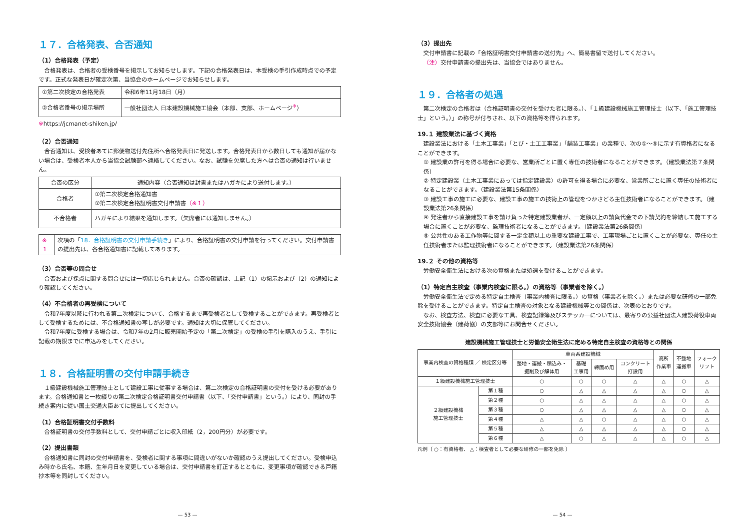１７．合格発表、合否通知
（1）合格発表（予定）
合格発表は、合格者の受検番号を掲示してお知らせします。下記の合格発表日は、本受検の手引作成時点での予定です。正式な発表日が確定次第、当協会のホームページでお知らせします。
| ①第二次検定の合格発表 | 令和6年11月18日（月） |
| ②合格者番号の掲示場所 | 一般社団法人 日本建設機械施工協会（本部、支部、ホームページ<sup>※</sup>） |
※https://jcmanet-shiken.jp/
（2）合否通知
合否通知は、受検者あてに郵便物送付先住所へ合格発表日に発送します。合格発表日から数日しても通知が届かない場合は、受検者本人から当協会試験部へ連絡してください。なお、試験を欠席した方へは合否の通知は行いません。
| 合否の区分 | 通知内容（合否通知は封書またはハガキにより送付します。） |
| --- | --- |
| 合格者 | ①第二次検定合格通知書 ②第二次検定合格証明書交付申請書 （※１） |
| 不合格者 | ハガキにより結果を通知します。（欠席者には通知しません。） |
| ※１ | 次項の「 18．合格証明書の交付申請手続き 」により、合格証明書の交付申請を行ってください。交付申請書の提出先は、各合格通知書に記載してあります。 |
（3）合否等の問合せ
合否および採点に関する問合せには一切応じられません。合否の確認は、上記（1）の掲示および（2）の通知により確認してください。
（4）不合格者の再受検について
令和7年度以降に行われる第二次検定について、合格するまで再受検者として受検することができます。再受検者として受検するためには、不合格通知書の写しが必要です。通知は大切に保管してください。
令和7年度に受検する場合は、令和7年の2月に販売開始予定の「第二次検定」の受検の手引を購入のうえ、手引に記載の期限までに申込みをしてください。
１８．合格証明書の交付申請手続き
１級建設機械施工管理技士として建設工事に従事する場合は、第二次検定の合格証明書の交付を受ける必要があります。合格通知書と一枚綴りの第二次検定合格証明書交付申請書（以下、「交付申請書」という。）により、同封の手続き案内に従い国土交通大臣あてに提出してください。
（1）合格証明書交付手数料
合格証明書の交付手数料として、交付申請ごとに収入印紙（2，200円分）が必要です。
（2）提出書類
合格通知書に同封の交付申請書を、受検者に関する事項に間違いがないか確認のうえ提出してください。受検申込み時から氏名、本籍、生年月日を変更している場合は、交付申請書を訂正するとともに、変更事項が確認できる戸籍抄本等を同封してください。
— 53 —
（3）提出先
交付申請書に記載の「合格証明書交付申請書の送付先」へ、簡易書留で送付してください。
（注）交付申請書の提出先は、当協会ではありません。
１９．合格者の処遇
第二次検定の合格者は（合格証明書の交付を受けた者に限る。）、「１級建設機械施工管理技士（以下、「施工管理技士」という。）」の称号が付与され、以下の資格等を得られます。
19.１ 建設業法に基づく資格
建設業法における「土木工事業」「とび・土工工事業」「舗装工事業」の業種で、次の①～⑤に示す有資格者になることができます。
① 建設業の許可を得る場合に必要な、営業所ごとに置く専任の技術者になることができます。（建設業法第７条関係）
② 特定建設業（土木工事業にあっては指定建設業）の許可を得る場合に必要な、営業所ごとに置く専任の技術者になることができます。（建設業法第15条関係）
③ 建設工事の施工に必要な、建設工事の施工の技術上の管理をつかさどる主任技術者になることができます。（建設業法第26条関係）
④ 発注者から直接建設工事を請け負った特定建設業者が、一定額以上の請負代金での下請契約を締結して施工する場合に置くことが必要な、監理技術者になることができます。（建設業法第26条関係）
⑤ 公共性のある工作物等に関する一定金額以上の重要な建設工事で、工事現場ごとに置くことが必要な、専任の主任技術者または監理技術者になることができます。（建設業法第26条関係）
19.２ その他の資格等
労働安全衛生法における次の資格または処遇を受けることができます。
（1）特定自主検査（事業内検査に限る。）の資格等（事業者を除く。）
労働安全衛生法で定める特定自主検査（事業内検査に限る。）の資格（事業者を除く。）または必要な研修の一部免除を受けることができます。特定自主検査の対象となる建設機械等との関係は、次表のとおりです。
なお、検査方法、検査に必要な工具、検査記録簿及びステッカーについては、最寄りの公益社団法人建設荷役車両安全技術協会（建荷協）の支部等にお問合せください。
建設機械施工管理技士と労働安全衛生法に定める特定自主検査の資格等との関係
| 事業内検査の資格種類 ／ 検定区分等 | | 車両系建設機械 | | | | 高所 作業車 | 不整地 運搬車 | フォーク リフト |
| --- | --- | --- | --- | --- | --- | --- | --- | --- |
| | | 整地・運搬・積込み・ 掘削及び解体用 | 基礎 工事用 | 締固め用 | コンクリート 打設用 | | | |
| １級建設機械施工管理技士 | | ○ | ○ | ○ | △ | △ | ○ | △ |
| ２級建設機械 施工管理技士 | 第１種 | ○ | △ | △ | △ | △ | ○ | △ |
| | 第２種 | ○ | △ | △ | △ | △ | ○ | △ |
| | 第３種 | ○ | △ | △ | △ | △ | ○ | △ |
| | 第４種 | △ | △ | ○ | △ | △ | ○ | △ |
| | 第５種 | △ | △ | △ | △ | △ | ○ | △ |
| | 第６種 | △ | ○ | △ | △ | △ | ○ | △ |
凡例（ ○：有資格者、 △：検査者として必要な研修の一部を免除 ）
— 54 —